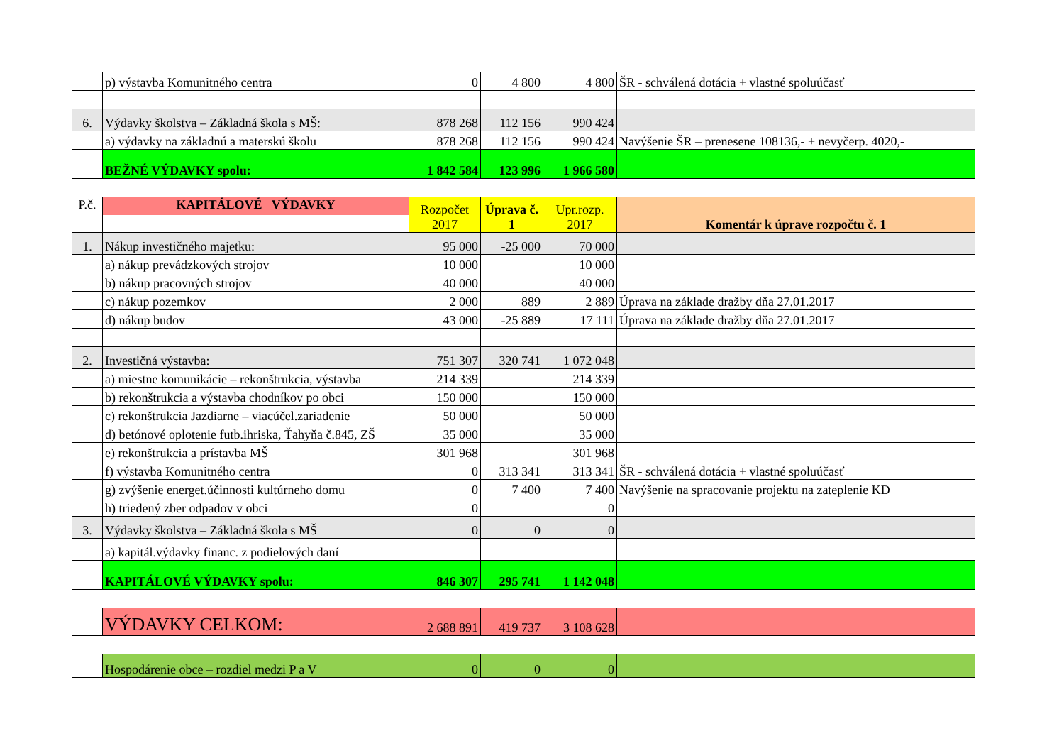| | p) výstavba Komunitného centra | 0 | 4 800 | 4 800 | ŠR - schválená dotácia + vlastné spoluúčasť |
| 6. | Výdavky školstva – Základná škola s MŠ: | 878 268 | 112 156 | 990 424 | |
| | a) výdavky na základnú a materskú školu | 878 268 | 112 156 | 990 424 | Navýšenie ŠR – prenesene 108136,- + nevyčerp. 4020,- |
| | BEŽNÉ VÝDAVKY spolu: | 1 842 584 | 123 996 | 1 966 580 | |
| P.č. | KAPITÁLOVÉ VÝDAVKY | Rozpočet 2017 | Úprava č. 1 | Upr.rozp. 2017 | Komentár k úprave rozpočtu č. 1 |
| --- | --- | --- | --- | --- | --- |
| 1. | Nákup investičného majetku: | 95 000 | -25 000 | 70 000 | |
| | a) nákup prevádzkových strojov | 10 000 | | 10 000 | |
| | b) nákup pracovných strojov | 40 000 | | 40 000 | |
| | c) nákup pozemkov | 2 000 | 889 | 2 889 | Úprava na základe dražby dňa 27.01.2017 |
| | d) nákup budov | 43 000 | -25 889 | 17 111 | Úprava na základe dražby dňa 27.01.2017 |
| 2. | Investičná výstavba: | 751 307 | 320 741 | 1 072 048 | |
| | a) miestne komunikácie – rekonštrukcia, výstavba | 214 339 | | 214 339 | |
| | b) rekonštrukcia a výstavba chodníkov po obci | 150 000 | | 150 000 | |
| | c) rekonštrukcia Jazdiarne – viacúčel.zariadenie | 50 000 | | 50 000 | |
| | d) betónové oplotenie futb.ihriska, Ťahyňa č.845, ZŠ | 35 000 | | 35 000 | |
| | e) rekonštrukcia a prístavba MŠ | 301 968 | | 301 968 | |
| | f) výstavba Komunitného centra | 0 | 313 341 | 313 341 | ŠR - schválená dotácia + vlastné spoluúčasť |
| | g) zvýšenie energet.účinnosti kultúrneho domu | 0 | 7 400 | 7 400 | Navýšenie na spracovanie projektu na zateplenie KD |
| | h) triedený zber odpadov v obci | 0 | | 0 | |
| 3. | Výdavky školstva – Základná škola s MŠ | 0 | 0 | 0 | |
| | a) kapitál.výdavky financ. z podielových daní | | | | |
| | KAPITÁLOVÉ VÝDAVKY spolu: | 846 307 | 295 741 | 1 142 048 | |
| | VÝDAVKY CELKOM: | 2 688 891 | 419 737 | 3 108 628 | |
| | Hospodárenie obce – rozdiel medzi P a V | 0 | 0 | 0 | |